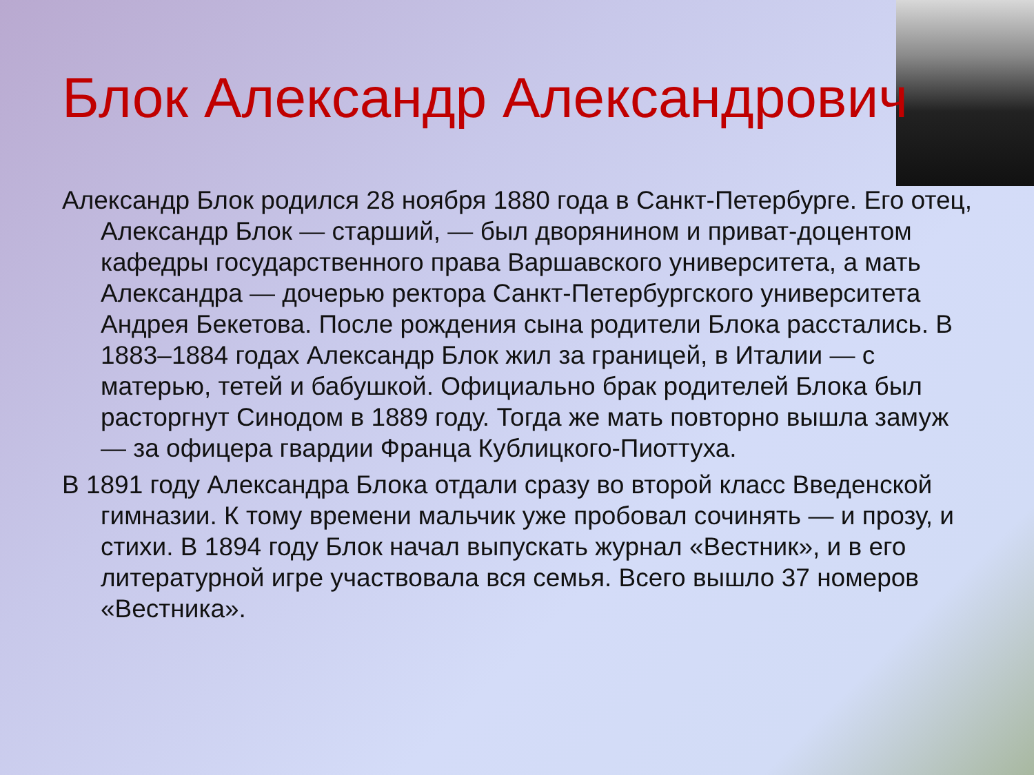Блок Александр Александрович
Александр Блок родился 28 ноября 1880 года в Санкт-Петербурге. Его отец, Александр Блок — старший, — был дворянином и приват-доцентом кафедры государственного права Варшавского университета, а мать Александра — дочерью ректора Санкт-Петербургского университета Андрея Бекетова. После рождения сына родители Блока расстались. В 1883–1884 годах Александр Блок жил за границей, в Италии — с матерью, тетей и бабушкой. Официально брак родителей Блока был расторгнут Синодом в 1889 году. Тогда же мать повторно вышла замуж — за офицера гвардии Франца Кублицкого-Пиоттуха.
В 1891 году Александра Блока отдали сразу во второй класс Введенской гимназии. К тому времени мальчик уже пробовал сочинять — и прозу, и стихи. В 1894 году Блок начал выпускать журнал «Вестник», и в его литературной игре участвовала вся семья. Всего вышло 37 номеров «Вестника».